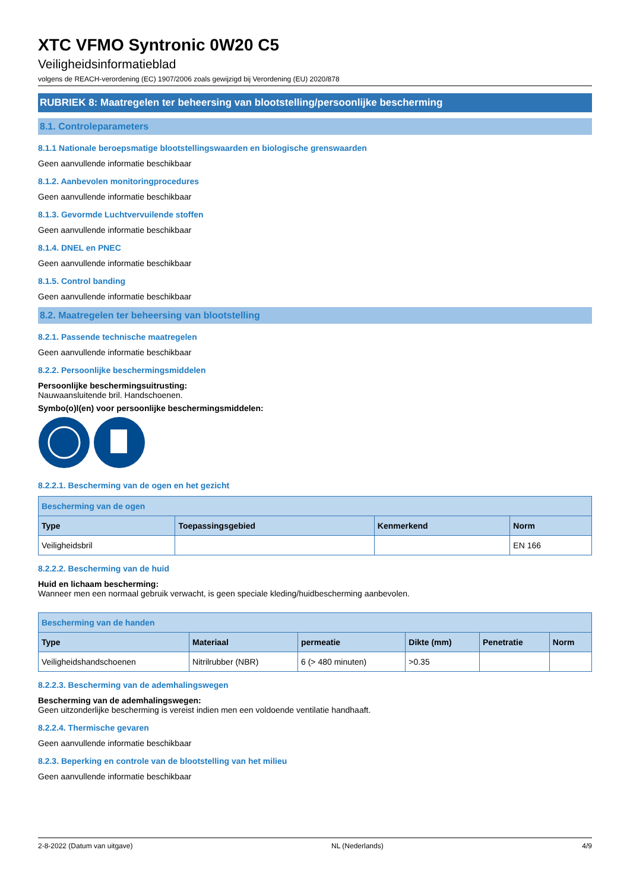XTC VFMO Syntronic 0W20 C5
Veiligheidsinformatieblad
volgens de REACH-verordening (EC) 1907/2006 zoals gewijzigd bij Verordening (EU) 2020/878
RUBRIEK 8: Maatregelen ter beheersing van blootstelling/persoonlijke bescherming
8.1. Controleparameters
8.1.1 Nationale beroepsmatige blootstellingswaarden en biologische grenswaarden
Geen aanvullende informatie beschikbaar
8.1.2. Aanbevolen monitoringprocedures
Geen aanvullende informatie beschikbaar
8.1.3. Gevormde Luchtvervuilende stoffen
Geen aanvullende informatie beschikbaar
8.1.4. DNEL en PNEC
Geen aanvullende informatie beschikbaar
8.1.5. Control banding
Geen aanvullende informatie beschikbaar
8.2. Maatregelen ter beheersing van blootstelling
8.2.1. Passende technische maatregelen
Geen aanvullende informatie beschikbaar
8.2.2. Persoonlijke beschermingsmiddelen
Persoonlijke beschermingsuitrusting:
Nauwaansluitende bril. Handschoenen.
Symbo(o)l(en) voor persoonlijke beschermingsmiddelen:
8.2.2.1. Bescherming van de ogen en het gezicht
| Bescherming van de ogen | | | |
| --- | --- | --- | --- |
| Type | Toepassingsgebied | Kenmerkend | Norm |
| Veiligheidsbril | | | EN 166 |
8.2.2.2. Bescherming van de huid
Huid en lichaam bescherming:
Wanneer men een normaal gebruik verwacht, is geen speciale kleding/huidbescherming aanbevolen.
| Bescherming van de handen | | | | | |
| --- | --- | --- | --- | --- | --- |
| Type | Materiaal | permeatie | Dikte (mm) | Penetratie | Norm |
| Veiligheidshandschoenen | Nitrilrubber (NBR) | 6 (> 480 minuten) | >0.35 | | |
8.2.2.3. Bescherming van de ademhalingswegen
Bescherming van de ademhalingswegen:
Geen uitzonderlijke bescherming is vereist indien men een voldoende ventilatie handhaaft.
8.2.2.4. Thermische gevaren
Geen aanvullende informatie beschikbaar
8.2.3. Beperking en controle van de blootstelling van het milieu
Geen aanvullende informatie beschikbaar
2-8-2022 (Datum van uitgave) NL (Nederlands) 4/9